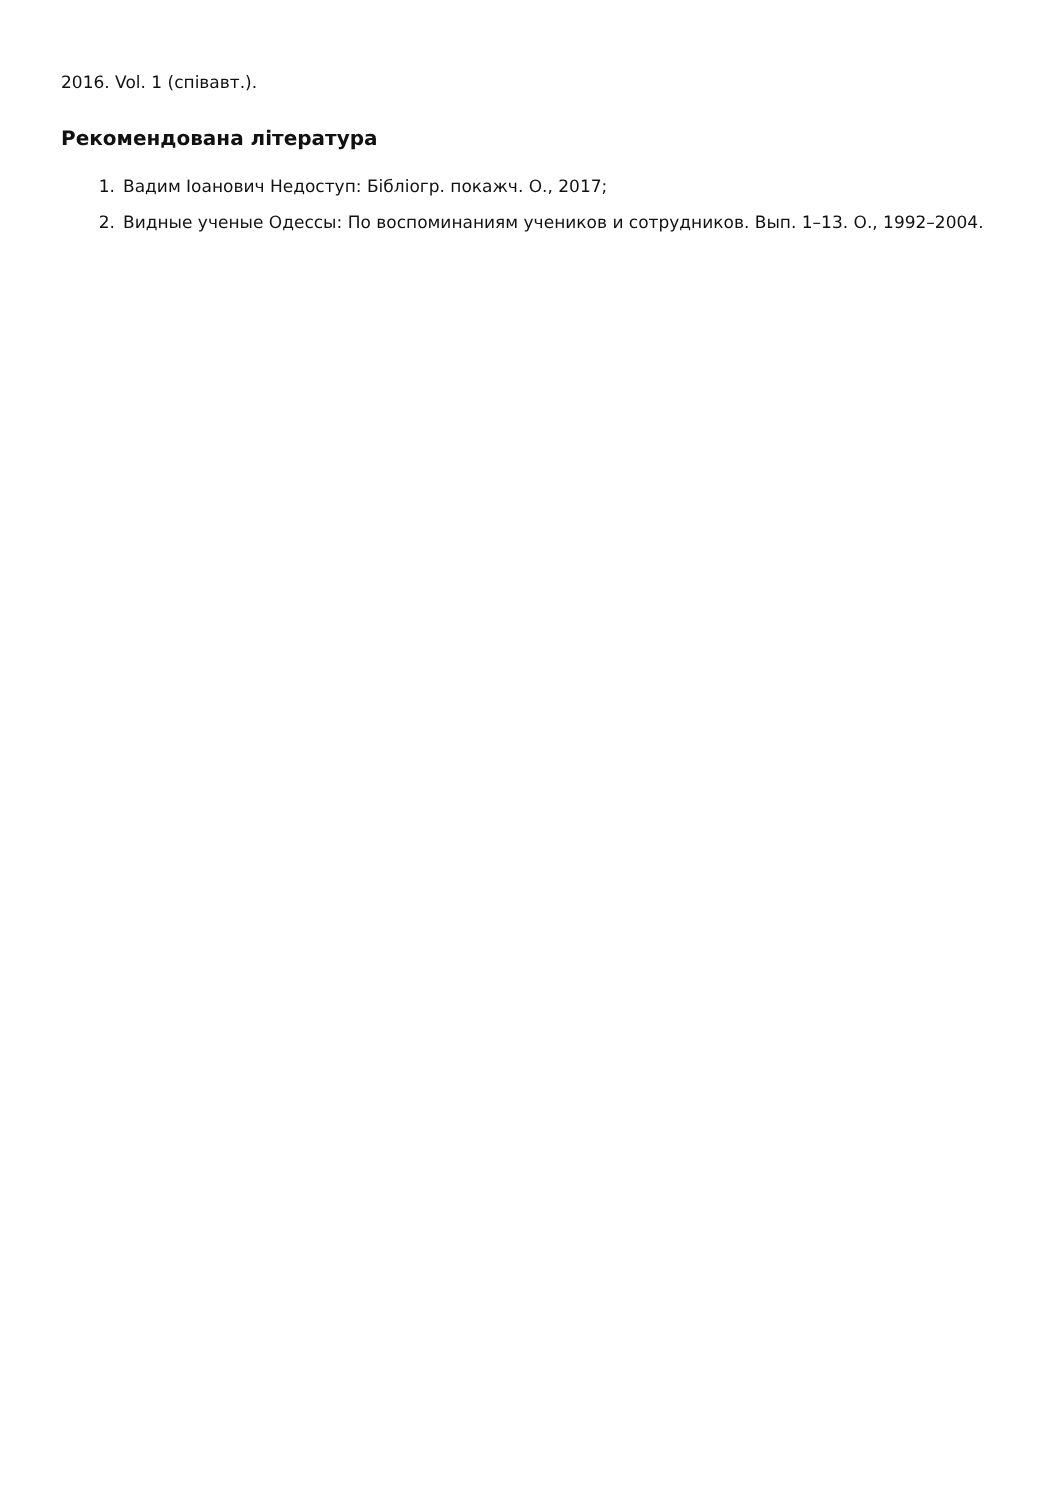2016. Vol. 1 (співавт.).
Рекомендована література
1. Вадим Іоанович Недоступ: Бібліогр. покажч. О., 2017;
2. Видные ученые Одессы: По воспоминаниям учеников и сотрудников. Вып. 1–13. О., 1992–2004.